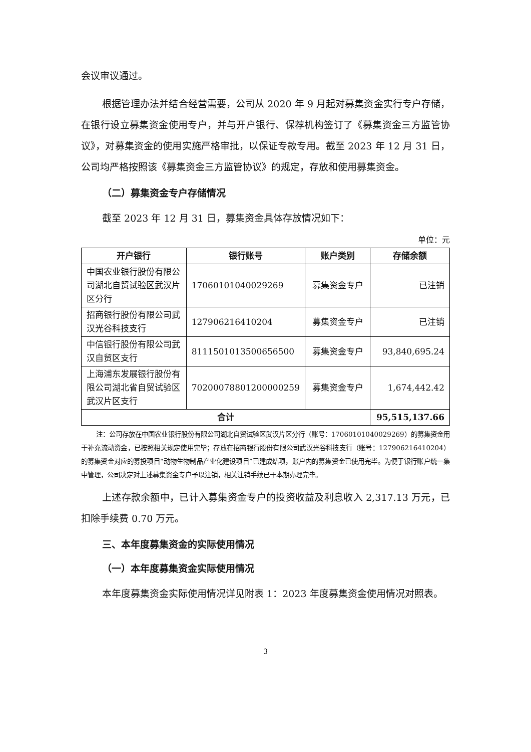会议审议通过。
根据管理办法并结合经营需要，公司从 2020 年 9 月起对募集资金实行专户存储，在银行设立募集资金使用专户，并与开户银行、保荐机构签订了《募集资金三方监管协议》，对募集资金的使用实施严格审批，以保证专款专用。截至 2023 年 12 月 31 日，公司均严格按照该《募集资金三方监管协议》的规定，存放和使用募集资金。
（二）募集资金专户存储情况
截至 2023 年 12 月 31 日，募集资金具体存放情况如下：
单位：元
| 开户银行 | 银行账号 | 账户类别 | 存储余额 |
| --- | --- | --- | --- |
| 中国农业银行股份有限公司湖北自贸试验区武汉片区分行 | 17060101040029269 | 募集资金专户 | 已注销 |
| 招商银行股份有限公司武汉光谷科技支行 | 127906216410204 | 募集资金专户 | 已注销 |
| 中信银行股份有限公司武汉自贸区支行 | 8111501013500656500 | 募集资金专户 | 93,840,695.24 |
| 上海浦东发展银行股份有限公司湖北省自贸试验区武汉片区支行 | 70200078801200000259 | 募集资金专户 | 1,674,442.42 |
| 合计 | | | 95,515,137.66 |
注：公司存放在中国农业银行股份有限公司湖北自贸试验区武汉片区分行（账号：17060101040029269）的募集资金用于补充流动资金，已按照相关规定使用完毕；存放在招商银行股份有限公司武汉光谷科技支行（账号：127906216410204）的募集资金对应的募投项目“动物生物制品产业化建设项目”已建成结项，账户内的募集资金已使用完毕。为便于银行账户统一集中管理，公司决定对上述募集资金专户予以注销，相关注销手续已于本期办理完毕。
上述存款余额中，已计入募集资金专户的投资收益及利息收入 2,317.13 万元，已扣除手续费 0.70 万元。
三、本年度募集资金的实际使用情况
（一）本年度募集资金实际使用情况
本年度募集资金实际使用情况详见附表 1：2023 年度募集资金使用情况对照表。
3